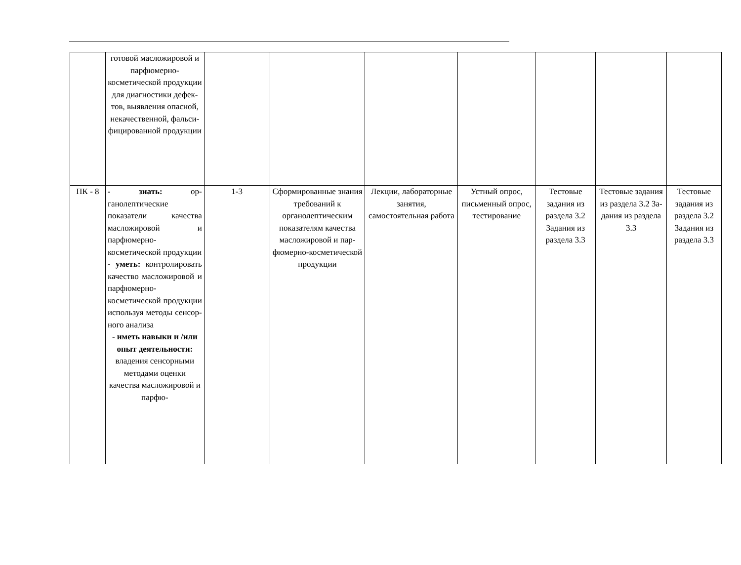| | готовой масложи­ровой и парфю­мерно-косметической продукции для ди­агностики дефек­тов, выявления опасной, некаче­ственной, фальси­фицированной продукции | | | | | | | |
| ПК - 8 | - знать: ор­ганолептические показатели каче­ства масложировой и парфюмерно-косметической продукции - уметь: контролировать качество масложи­ровой и парфю­мерно-косметической продукции исполь­зуя методы сенсор­ного анализа - иметь навыки и /или опыт дея­тельности: владе­ния сенсорными методами оценки качества масложи­ровой и парфю- | 1-3 | Сформированные знания требований к органолептиче­ским показателям качества масло­жировой и пар­фюмерно-косметической продукции | Лекции, лабора­торные занятия, самостоятельная работа | Устный опрос, письменный опрос, тести­рование | Тестовые задания из раздела 3.2 Задания из раздела 3.3 | Тестовые за­дания из раз­дела 3.2 За­дания из раз­дела 3.3 | Тестовые задания из раз­дела 3.2 Задания из разде­ла 3.3 |